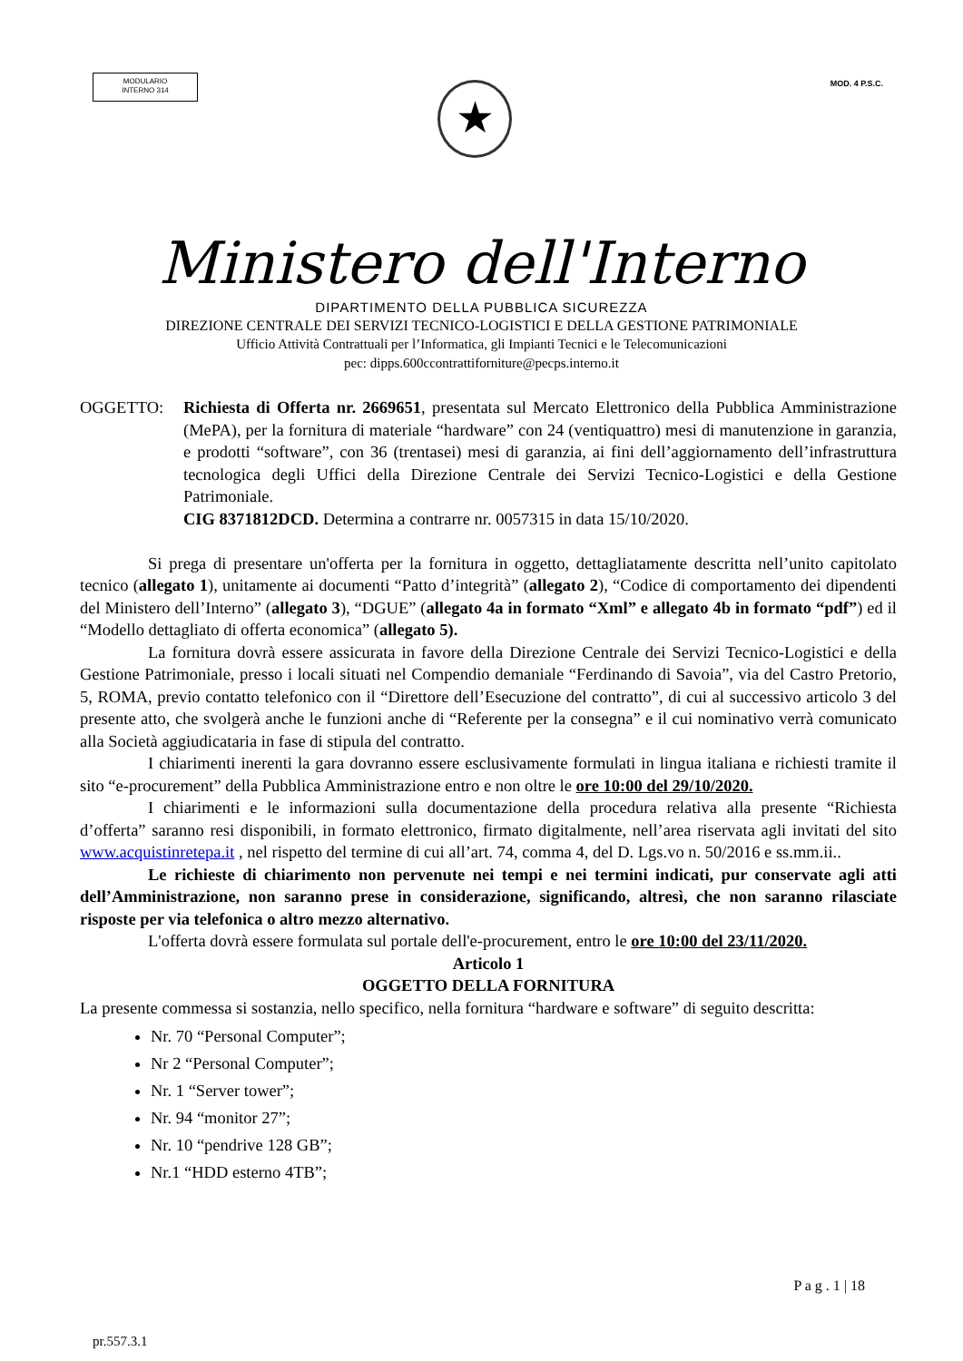MODULARIO
INTERNO 314
MOD. 4 P.S.C.
★
Ministero dell'Interno
DIPARTIMENTO DELLA PUBBLICA SICUREZZA
DIREZIONE CENTRALE DEI SERVIZI TECNICO-LOGISTICI E DELLA GESTIONE PATRIMONIALE
Ufficio Attività Contrattuali per l’Informatica, gli Impianti Tecnici e le Telecomunicazioni
pec: dipps.600ccontrattiforniture@pecps.interno.it
OGGETTO: Richiesta di Offerta nr. 2669651, presentata sul Mercato Elettronico della Pubblica Amministrazione (MePA), per la fornitura di materiale “hardware” con 24 (ventiquattro) mesi di manutenzione in garanzia, e prodotti “software”, con 36 (trentasei) mesi di garanzia, ai fini dell’aggiornamento dell’infrastruttura tecnologica degli Uffici della Direzione Centrale dei Servizi Tecnico-Logistici e della Gestione Patrimoniale.
CIG 8371812DCD. Determina a contrarre nr. 0057315 in data 15/10/2020.
Si prega di presentare un'offerta per la fornitura in oggetto, dettagliatamente descritta nell’unito capitolato tecnico (allegato 1), unitamente ai documenti “Patto d’integrità” (allegato 2), “Codice di comportamento dei dipendenti del Ministero dell’Interno” (allegato 3), “DGUE” (allegato 4a in formato “Xml” e allegato 4b in formato “pdf”) ed il “Modello dettagliato di offerta economica” (allegato 5).
La fornitura dovrà essere assicurata in favore della Direzione Centrale dei Servizi Tecnico-Logistici e della Gestione Patrimoniale, presso i locali situati nel Compendio demaniale “Ferdinando di Savoia”, via del Castro Pretorio, 5, ROMA, previo contatto telefonico con il “Direttore dell’Esecuzione del contratto”, di cui al successivo articolo 3 del presente atto, che svolgerà anche le funzioni anche di “Referente per la consegna” e il cui nominativo verrà comunicato alla Società aggiudicataria in fase di stipula del contratto.
I chiarimenti inerenti la gara dovranno essere esclusivamente formulati in lingua italiana e richiesti tramite il sito “e-procurement” della Pubblica Amministrazione entro e non oltre le ore 10:00 del 29/10/2020.
I chiarimenti e le informazioni sulla documentazione della procedura relativa alla presente “Richiesta d’offerta” saranno resi disponibili, in formato elettronico, firmato digitalmente, nell’area riservata agli invitati del sito www.acquistinretepa.it , nel rispetto del termine di cui all’art. 74, comma 4, del D. Lgs.vo n. 50/2016 e ss.mm.ii..
Le richieste di chiarimento non pervenute nei tempi e nei termini indicati, pur conservate agli atti dell’Amministrazione, non saranno prese in considerazione, significando, altresì, che non saranno rilasciate risposte per via telefonica o altro mezzo alternativo.
L'offerta dovrà essere formulata sul portale dell'e-procurement, entro le ore 10:00 del 23/11/2020.
Articolo 1
OGGETTO DELLA FORNITURA
La presente commessa si sostanzia, nello specifico, nella fornitura “hardware e software” di seguito descritta:
Nr. 70 “Personal Computer”;
Nr 2 “Personal Computer”;
Nr. 1 “Server tower”;
Nr. 94 “monitor 27”;
Nr. 10 “pendrive 128 GB”;
Nr.1 “HDD esterno 4TB”;
P a g . 1 | 18
pr.557.3.1